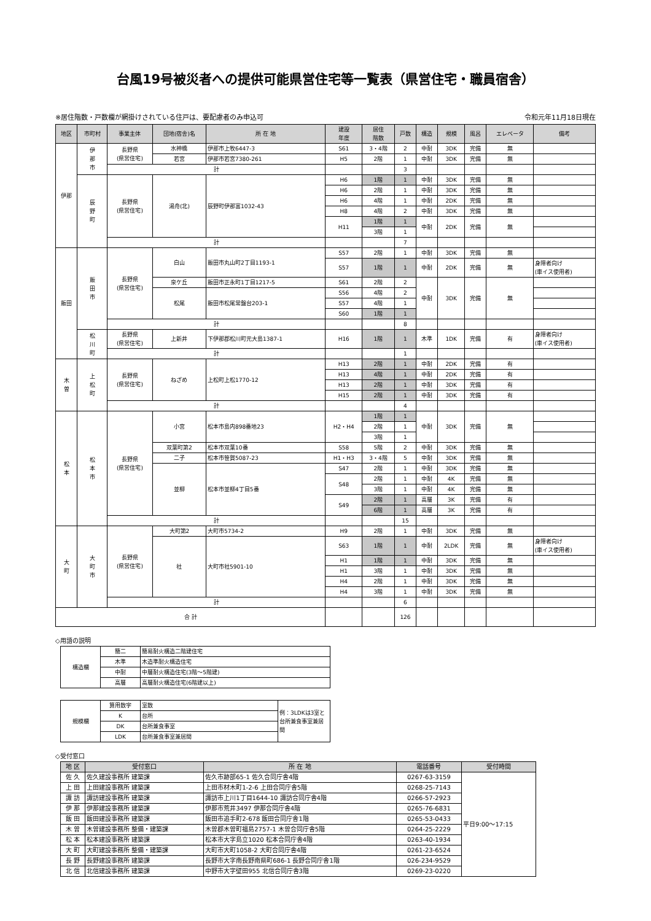台風19号被災者への提供可能県営住宅等一覧表（県営住宅・職員宿舎）
※居住階数・戸数欄が網掛けされている住戸は、要配慮者のみ申込可 令和元年11月18日現在
| 地区 | 市町村 | 事業主体 | 団地(宿舎)名 | 所 在 地 | 建設 年度 | 居住 階数 | 戸数 | 構造 | 規模 | 風呂 | エレベータ | 備考 |
| --- | --- | --- | --- | --- | --- | --- | --- | --- | --- | --- | --- | --- |
| 伊那 | 伊 那 市 | 長野県 (県営住宅) | 水神橋 | 伊那市上牧6447-3 | S61 | 3・4階 | 2 | 中耐 | 3DK | 完備 | 無 | |
| | | | 若宮 | 伊那市若宮7380-261 | H5 | 2階 | 1 | 中耐 | 3DK | 完備 | 無 | |
| | | 計 | | | | | 3 | | | | | |
| | 辰 野 町 | 長野県 (県営住宅) | 湯舟(北) | 辰野町伊那富1032-43 | H6 | 1階 | 1 | 中耐 | 3DK | 完備 | 無 | |
| | | | | | H6 | 2階 | 1 | 中耐 | 3DK | 完備 | 無 | |
| | | | | | H6 | 4階 | 1 | 中耐 | 2DK | 完備 | 無 | |
| | | | | | H8 | 4階 | 2 | 中耐 | 3DK | 完備 | 無 | |
| | | | | | H11 | 1階 | 1 | 中耐 | 2DK | 完備 | 無 | |
| | | | | | | 3階 | 1 | | | | | |
| | | 計 | | | | | 7 | | | | | |
| 飯田 | 飯 田 市 | 長野県 (県営住宅) | 白山 | 飯田市丸山町2丁目1193-1 | S57 | 2階 | 1 | 中耐 | 3DK | 完備 | 無 | |
| | | | | | S57 | 1階 | 1 | 中耐 | 2DK | 完備 | 無 | 身障者向け (車イス使用者) |
| | | | 泉ケ丘 | 飯田市正永町1丁目1217-5 | S61 | 2階 | 2 | 中耐 | 3DK | 完備 | 無 | |
| | | | 松尾 | 飯田市松尾常盤台203-1 | S56 | 4階 | 2 | | | | | |
| | | | | | S57 | 4階 | 1 | | | | | |
| | | | | | S60 | 1階 | 1 | | | | | |
| | | 計 | | | | | 8 | | | | | |
| | 松 川 町 | 長野県 (県営住宅) | 上新井 | 下伊那郡松川町元大島1387-1 | H16 | 1階 | 1 | 木準 | 1DK | 完備 | 有 | 身障者向け (車イス使用者) |
| | | 計 | | | | | 1 | | | | | |
| 木 曽 | 上 松 町 | 長野県 (県営住宅) | ねざめ | 上松町上松1770-12 | H13 | 2階 | 1 | 中耐 | 2DK | 完備 | 有 | |
| | | | | | H13 | 4階 | 1 | 中耐 | 2DK | 完備 | 有 | |
| | | | | | H13 | 2階 | 1 | 中耐 | 3DK | 完備 | 有 | |
| | | | | | H15 | 2階 | 1 | 中耐 | 3DK | 完備 | 有 | |
| | | 計 | | | | | 4 | | | | | |
| 松 本 | 松 本 市 | 長野県 (県営住宅) | 小宮 | 松本市島内898番地23 | H2・H4 | 1階 | 1 | 中耐 | 3DK | 完備 | 無 | |
| | | | | | | 2階 | 1 | | | | | |
| | | | | | | 3階 | 1 | | | | | |
| | | | 双葉町第2 | 松本市双葉10番 | S58 | 5階 | 2 | 中耐 | 3DK | 完備 | 無 | |
| | | | 二子 | 松本市笹賀5087-23 | H1・H3 | 3・4階 | 5 | 中耐 | 3DK | 完備 | 無 | |
| | | | 並柳 | 松本市並柳4丁目5番 | S47 | 2階 | 1 | 中耐 | 3DK | 完備 | 無 | |
| | | | | | S48 | 2階 | 1 | 中耐 | 4K | 完備 | 無 | |
| | | | | | | 3階 | 1 | 中耐 | 4K | 完備 | 無 | |
| | | | | | S49 | 2階 | 1 | 高層 | 3K | 完備 | 有 | |
| | | | | | | 6階 | 1 | 高層 | 3K | 完備 | 有 | |
| | | 計 | | | | | 15 | | | | | |
| 大 町 | 大 町 市 | 長野県 (県営住宅) | 大町第2 | 大町市5734-2 | H9 | 2階 | 1 | 中耐 | 3DK | 完備 | 無 | |
| | | | 社 | 大町市社5901-10 | S63 | 1階 | 1 | 中耐 | 2LDK | 完備 | 無 | 身障者向け (車イス使用者) |
| | | | | | H1 | 1階 | 1 | 中耐 | 3DK | 完備 | 無 | |
| | | | | | H1 | 3階 | 1 | 中耐 | 3DK | 完備 | 無 | |
| | | | | | H4 | 2階 | 1 | 中耐 | 3DK | 完備 | 無 | |
| | | | | | H4 | 3階 | 1 | 中耐 | 3DK | 完備 | 無 | |
| | | 計 | | | | | 6 | | | | | |
| 合 計 | | | | | | | 126 | | | | | |
◇用語の説明
| 構造欄 | 簡二 | 簡易耐火構造二階建住宅 |
| | 木準 | 木造準耐火構造住宅 |
| | 中耐 | 中層耐火構造住宅(3階～5階建) |
| | 高層 | 高層耐火構造住宅(6階建以上) |
| 規模欄 | 算用数字 | 室数 | 例：3LDKは3室と台所兼食事室兼居間 |
| | K | 台所 | |
| | DK | 台所兼食事室 | |
| | LDK | 台所兼食事室兼居間 | |
◇受付窓口
| 地 区 | 受付窓口 | 所 在 地 | 電話番号 | 受付時間 |
| --- | --- | --- | --- | --- |
| 佐 久 | 佐久建設事務所 建築課 | 佐久市跡部65-1 佐久合同庁舎4階 | 0267-63-3159 | 平日9:00～17:15 |
| 上 田 | 上田建設事務所 建築課 | 上田市材木町1-2-6 上田合同庁舎5階 | 0268-25-7143 | |
| 諏 訪 | 諏訪建設事務所 建築課 | 諏訪市上川1丁目1644-10 諏訪合同庁舎4階 | 0266-57-2923 | |
| 伊 那 | 伊那建設事務所 建築課 | 伊那市荒井3497 伊那合同庁舎4階 | 0265-76-6831 | |
| 飯 田 | 飯田建設事務所 建築課 | 飯田市追手町2-678 飯田合同庁舎1階 | 0265-53-0433 | |
| 木 曽 | 木曽建設事務所 整備・建築課 | 木曽郡木曽町福島2757-1 木曽合同庁舎5階 | 0264-25-2229 | |
| 松 本 | 松本建設事務所 建築課 | 松本市大字島立1020 松本合同庁舎4階 | 0263-40-1934 | |
| 大 町 | 大町建設事務所 整備・建築課 | 大町市大町1058-2 大町合同庁舎4階 | 0261-23-6524 | |
| 長 野 | 長野建設事務所 建築課 | 長野市大字南長野南県町686-1 長野合同庁舎1階 | 026-234-9529 | |
| 北 信 | 北信建設事務所 建築課 | 中野市大字壁田955 北信合同庁舎3階 | 0269-23-0220 | |